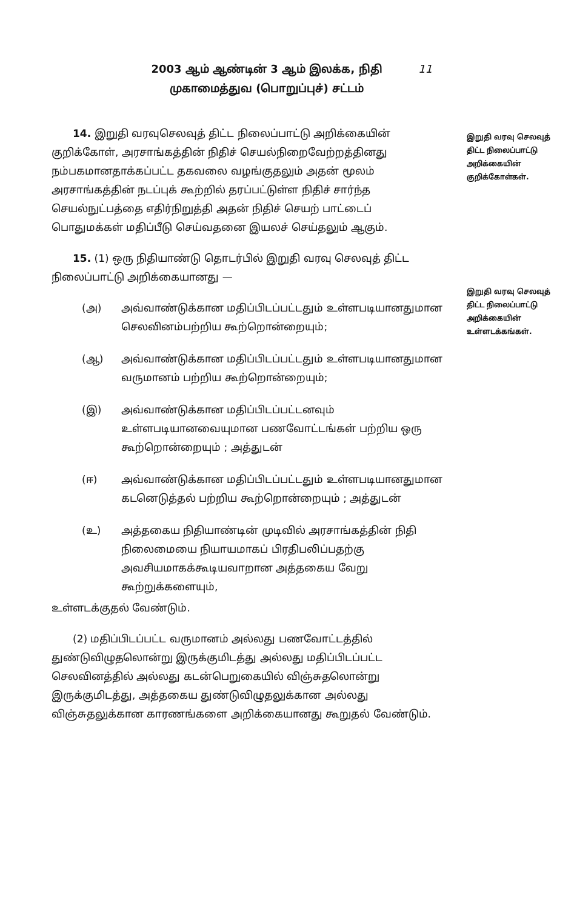2003 ஆம் ஆண்டின் 3 ஆம் இலக்க, நிதி
முகாமைத்துவ (பொறுப்புச்) சட்டம்
11
இறுதி வரவு செலவுத் திட்ட நிலைப்பாட்டு அறிக்கையின் குறிக்கோள்கள்.
இறுதி வரவு செலவுத் திட்ட நிலைப்பாட்டு அறிக்கையின் உள்ளடக்கங்கள்.
14. இறுதி வரவுசெலவுத் திட்ட நிலைப்பாட்டு அறிக்கையின் குறிக்கோள், அரசாங்கத்தின் நிதிச் செயல்நிறைவேற்றத்தினது நம்பகமானதாக்கப்பட்ட தகவலை வழங்குதலும் அதன் மூலம் அரசாங்கத்தின் நடப்புக் கூற்றில் தரப்பட்டுள்ள நிதிச் சார்ந்த செயல்நுட்பத்தை எதிர்நிறுத்தி அதன் நிதிச் செயற் பாட்டைப் பொதுமக்கள் மதிப்பீடு செய்வதனை இயலச் செய்தலும் ஆகும்.
15. (1) ஒரு நிதியாண்டு தொடர்பில் இறுதி வரவு செலவுத் திட்ட நிலைப்பாட்டு அறிக்கையானது —
(அ) அவ்வாண்டுக்கான மதிப்பிடப்பட்டதும் உள்ளபடியானதுமான செலவினம்பற்றிய கூற்றொன்றையும்;
(ஆ) அவ்வாண்டுக்கான மதிப்பிடப்பட்டதும் உள்ளபடியானதுமான வருமானம் பற்றிய கூற்றொன்றையும்;
(இ) அவ்வாண்டுக்கான மதிப்பிடப்பட்டனவும் உள்ளபடியானவையுமான பணவோட்டங்கள் பற்றிய ஒரு கூற்றொன்றையும் ; அத்துடன்
(ஈ) அவ்வாண்டுக்கான மதிப்பிடப்பட்டதும் உள்ளபடியானதுமான கடனெடுத்தல் பற்றிய கூற்றொன்றையும் ; அத்துடன்
(உ) அத்தகைய நிதியாண்டின் முடிவில் அரசாங்கத்தின் நிதி நிலைமையை நியாயமாகப் பிரதிபலிப்பதற்கு அவசியமாகக்கூடியவாறான அத்தகைய வேறு கூற்றுக்களையும்,
உள்ளடக்குதல் வேண்டும்.
(2) மதிப்பிடப்பட்ட வருமானம் அல்லது பணவோட்டத்தில் துண்டுவிழுதலொன்று இருக்குமிடத்து அல்லது மதிப்பிடப்பட்ட செலவினத்தில் அல்லது கடன்பெறுகையில் விஞ்சுதலொன்று இருக்குமிடத்து, அத்தகைய துண்டுவிழுதலுக்கான அல்லது விஞ்சுதலுக்கான காரணங்களை அறிக்கையானது கூறுதல் வேண்டும்.